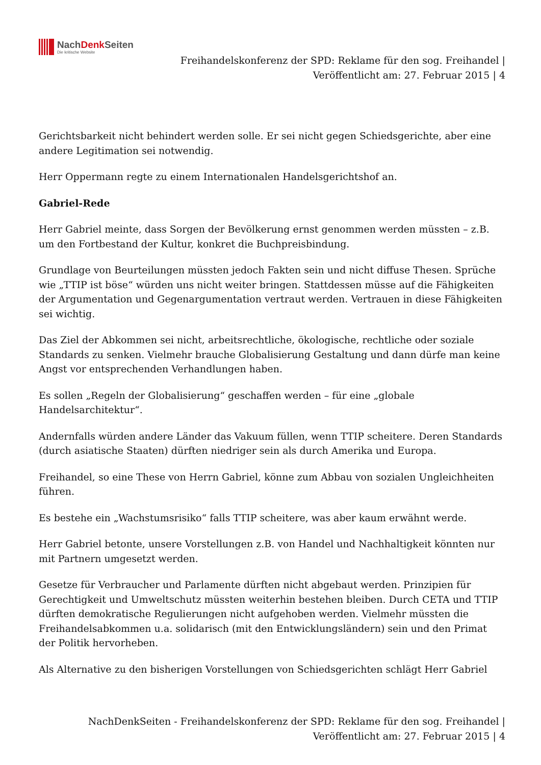NachDenk Seiten
Die kritische Website
Freihandelskonferenz der SPD: Reklame für den sog. Freihandel |
Veröffentlicht am: 27. Februar 2015 | 4
Gerichtsbarkeit nicht behindert werden solle. Er sei nicht gegen Schiedsgerichte, aber eine andere Legitimation sei notwendig.
Herr Oppermann regte zu einem Internationalen Handelsgerichtshof an.
Gabriel-Rede
Herr Gabriel meinte, dass Sorgen der Bevölkerung ernst genommen werden müssten – z.B. um den Fortbestand der Kultur, konkret die Buchpreisbindung.
Grundlage von Beurteilungen müssten jedoch Fakten sein und nicht diffuse Thesen. Sprüche wie „TTIP ist böse“ würden uns nicht weiter bringen. Stattdessen müsse auf die Fähigkeiten der Argumentation und Gegenargumentation vertraut werden. Vertrauen in diese Fähigkeiten sei wichtig.
Das Ziel der Abkommen sei nicht, arbeitsrechtliche, ökologische, rechtliche oder soziale Standards zu senken. Vielmehr brauche Globalisierung Gestaltung und dann dürfe man keine Angst vor entsprechenden Verhandlungen haben.
Es sollen „Regeln der Globalisierung“ geschaffen werden – für eine „globale Handelsarchitektur“.
Andernfalls würden andere Länder das Vakuum füllen, wenn TTIP scheitere. Deren Standards (durch asiatische Staaten) dürften niedriger sein als durch Amerika und Europa.
Freihandel, so eine These von Herrn Gabriel, könne zum Abbau von sozialen Ungleichheiten führen.
Es bestehe ein „Wachstumsrisiko“ falls TTIP scheitere, was aber kaum erwähnt werde.
Herr Gabriel betonte, unsere Vorstellungen z.B. von Handel und Nachhaltigkeit könnten nur mit Partnern umgesetzt werden.
Gesetze für Verbraucher und Parlamente dürften nicht abgebaut werden. Prinzipien für Gerechtigkeit und Umweltschutz müssten weiterhin bestehen bleiben. Durch CETA und TTIP dürften demokratische Regulierungen nicht aufgehoben werden. Vielmehr müssten die Freihandelsabkommen u.a. solidarisch (mit den Entwicklungsländern) sein und den Primat der Politik hervorheben.
Als Alternative zu den bisherigen Vorstellungen von Schiedsgerichten schlägt Herr Gabriel
NachDenkSeiten - Freihandelskonferenz der SPD: Reklame für den sog. Freihandel |
Veröffentlicht am: 27. Februar 2015 | 4